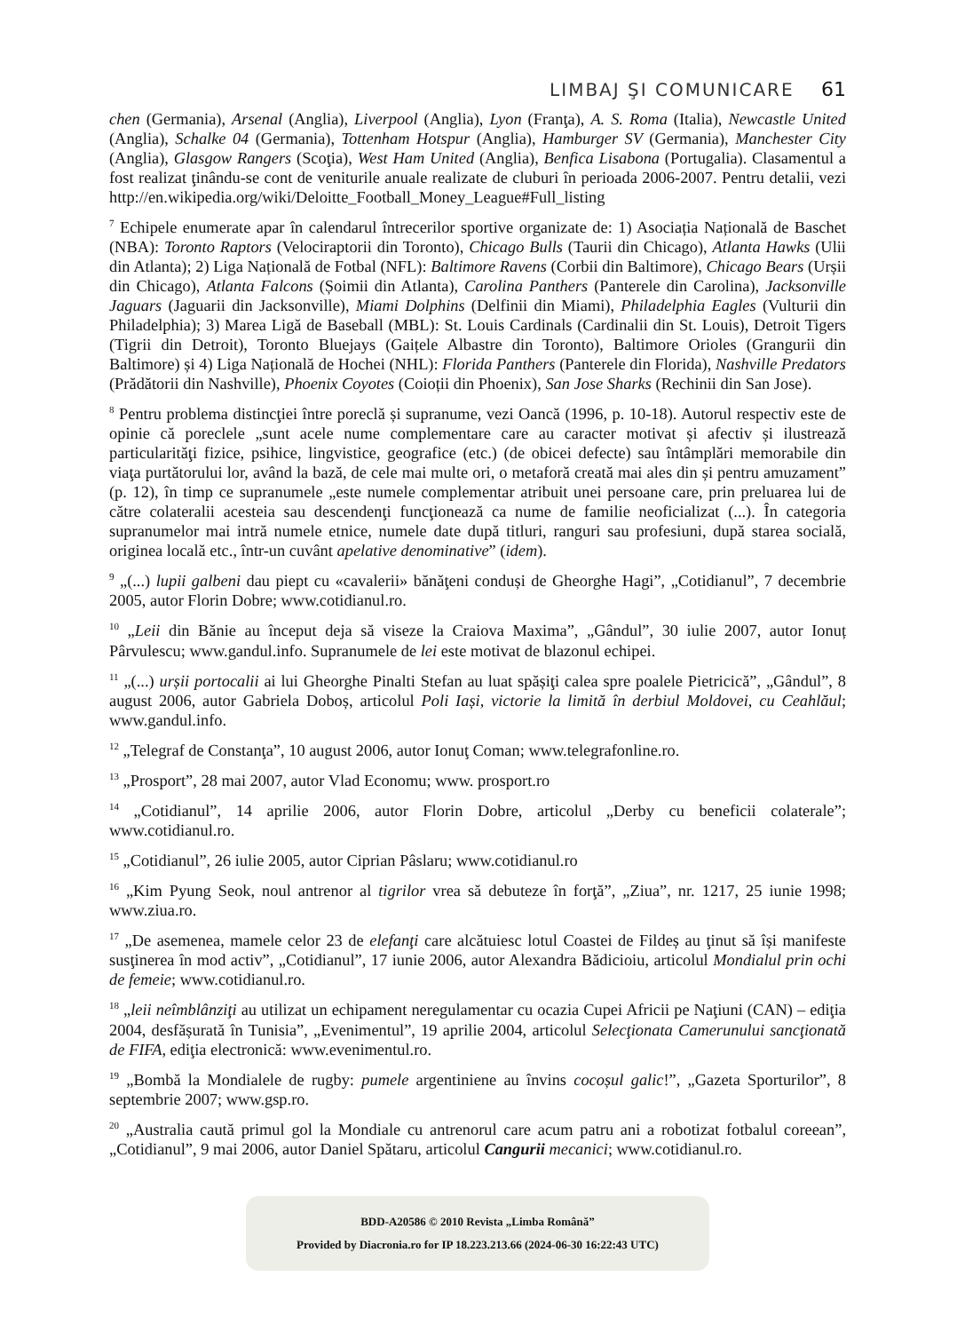LIMBAJ ŞI COMUNICARE 61
chen (Germania), Arsenal (Anglia), Liverpool (Anglia), Lyon (Franţa), A. S. Roma (Italia), Newcastle United (Anglia), Schalke 04 (Germania), Tottenham Hotspur (Anglia), Hamburger SV (Germania), Manchester City (Anglia), Glasgow Rangers (Scoţia), West Ham United (Anglia), Benfica Lisabona (Portugalia). Clasamentul a fost realizat ţinându-se cont de veniturile anuale realizate de cluburi în perioada 2006-2007. Pentru detalii, vezi http://en.wikipedia.org/wiki/Deloitte_Football_Money_League#Full_listing
<sup>7</sup> Echipele enumerate apar în calendarul întrecerilor sportive organizate de: 1) Asociația Națională de Baschet (NBA): Toronto Raptors (Velociraptorii din Toronto), Chicago Bulls (Taurii din Chicago), Atlanta Hawks (Ulii din Atlanta); 2) Liga Națională de Fotbal (NFL): Baltimore Ravens (Corbii din Baltimore), Chicago Bears (Urșii din Chicago), Atlanta Falcons (Șoimii din Atlanta), Carolina Panthers (Panterele din Carolina), Jacksonville Jaguars (Jaguarii din Jacksonville), Miami Dolphins (Delfinii din Miami), Philadelphia Eagles (Vulturii din Philadelphia); 3) Marea Ligă de Baseball (MBL): St. Louis Cardinals (Cardinalii din St. Louis), Detroit Tigers (Tigrii din Detroit), Toronto Bluejays (Gaițele Albastre din Toronto), Baltimore Orioles (Grangurii din Baltimore) și 4) Liga Națională de Hochei (NHL): Florida Panthers (Panterele din Florida), Nashville Predators (Prădătorii din Nashville), Phoenix Coyotes (Coioții din Phoenix), San Jose Sharks (Rechinii din San Jose).
<sup>8</sup> Pentru problema distincţiei între poreclă și supranume, vezi Oancă (1996, p. 10-18). Autorul respectiv este de opinie că poreclele „sunt acele nume complementare care au caracter motivat și afectiv și ilustrează particularităţi fizice, psihice, lingvistice, geografice (etc.) (de obicei defecte) sau întâmplări memorabile din viaţa purtătorului lor, având la bază, de cele mai multe ori, o metaforă creată mai ales din și pentru amuzament” (p. 12), în timp ce supranumele „este numele complementar atribuit unei persoane care, prin preluarea lui de către colateralii acesteia sau descendenţi funcţionează ca nume de familie neoficializat (...). În categoria supranumelor mai intră numele etnice, numele date după titluri, ranguri sau profesiuni, după starea socială, originea locală etc., într-un cuvânt apelative denominative” (idem).
<sup>9</sup> „(...) lupii galbeni dau piept cu «cavalerii» bănăţeni conduși de Gheorghe Hagi”, „Cotidianul”, 7 decembrie 2005, autor Florin Dobre; www.cotidianul.ro.
<sup>10</sup> „Leii din Bănie au început deja să viseze la Craiova Maxima”, „Gândul”, 30 iulie 2007, autor Ionuț Pârvulescu; www.gandul.info. Supranumele de lei este motivat de blazonul echipei.
<sup>11</sup> „(...) urșii portocalii ai lui Gheorghe Pinalti Stefan au luat spășiţi calea spre poalele Pietricică”, „Gândul”, 8 august 2006, autor Gabriela Doboș, articolul Poli Iași, victorie la limită în derbiul Moldovei, cu Ceahlăul; www.gandul.info.
<sup>12</sup> „Telegraf de Constanţa”, 10 august 2006, autor Ionuţ Coman; www.telegrafonline.ro.
<sup>13</sup> „Prosport”, 28 mai 2007, autor Vlad Economu; www. prosport.ro
<sup>14</sup> „Cotidianul”, 14 aprilie 2006, autor Florin Dobre, articolul „Derby cu beneficii colaterale”; www.cotidianul.ro.
<sup>15</sup> „Cotidianul”, 26 iulie 2005, autor Ciprian Pâslaru; www.cotidianul.ro
<sup>16</sup> „Kim Pyung Seok, noul antrenor al tigrilor vrea să debuteze în forţă”, „Ziua”, nr. 1217, 25 iunie 1998; www.ziua.ro.
<sup>17</sup> „De asemenea, mamele celor 23 de elefanţi care alcătuiesc lotul Coastei de Fildeș au ţinut să își manifeste susţinerea în mod activ”, „Cotidianul”, 17 iunie 2006, autor Alexandra Bădicioiu, articolul Mondialul prin ochi de femeie; www.cotidianul.ro.
<sup>18</sup> „leii neîmblânziţi au utilizat un echipament neregulamentar cu ocazia Cupei Africii pe Naţiuni (CAN) – ediţia 2004, desfășurată în Tunisia”, „Evenimentul”, 19 aprilie 2004, articolul Selecţionata Camerunului sancţionată de FIFA, ediţia electronică: www.evenimentul.ro.
<sup>19</sup> „Bombă la Mondialele de rugby: pumele argentiniene au învins cocoșul galic!”, „Gazeta Sporturilor”, 8 septembrie 2007; www.gsp.ro.
<sup>20</sup> „Australia caută primul gol la Mondiale cu antrenorul care acum patru ani a robotizat fotbalul coreean”, „Cotidianul”, 9 mai 2006, autor Daniel Spătaru, articolul Cangurii mecanici; www.cotidianul.ro.
BDD-A20586 © 2010 Revista „Limba Română”
Provided by Diacronia.ro for IP 18.223.213.66 (2024-06-30 16:22:43 UTC)